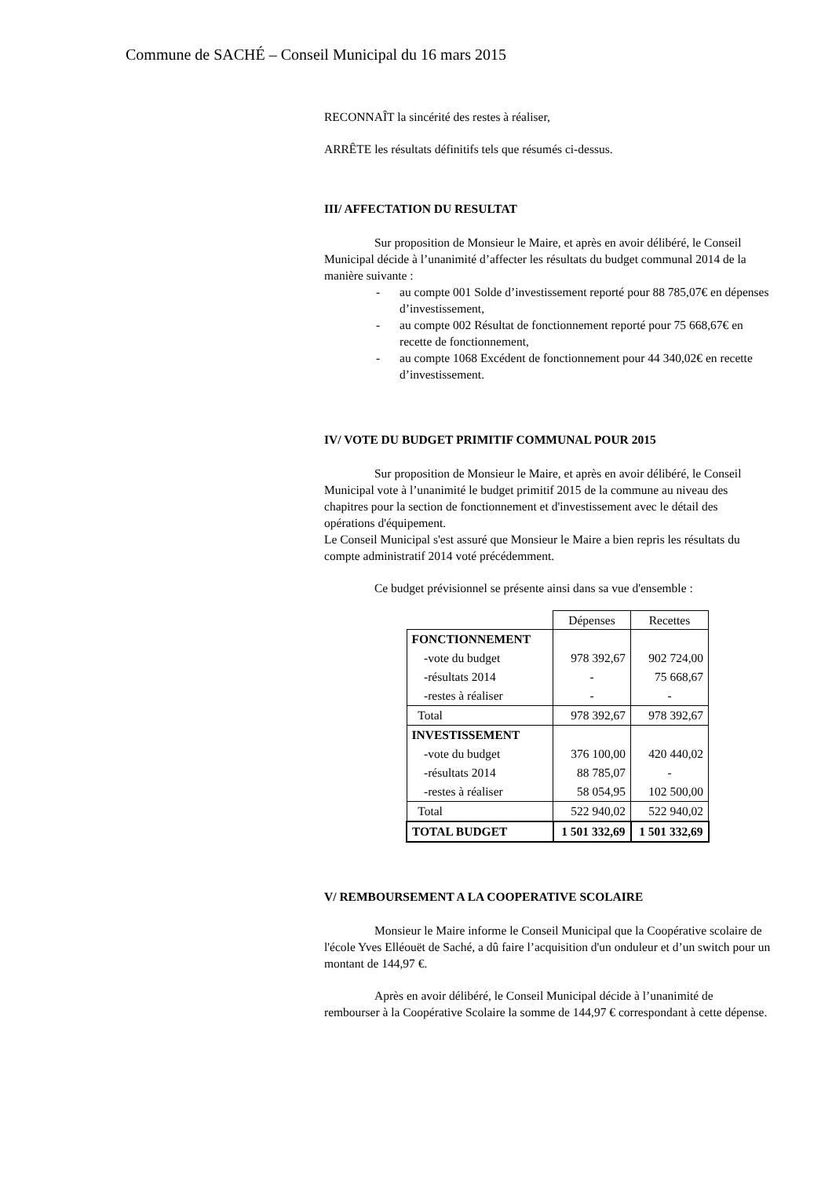Commune de SACHÉ – Conseil Municipal du 16 mars 2015
RECONNAÎT la sincérité des restes à réaliser,
ARRÊTE les résultats définitifs tels que résumés ci-dessus.
III/ AFFECTATION DU RESULTAT
Sur proposition de Monsieur le Maire, et après en avoir délibéré, le Conseil Municipal décide à l’unanimité d’affecter les résultats du budget communal 2014 de la manière suivante :
- au compte 001 Solde d’investissement reporté pour 88 785,07€ en dépenses d’investissement,
- au compte 002 Résultat de fonctionnement reporté pour 75 668,67€ en recette de fonctionnement,
- au compte 1068 Excédent de fonctionnement pour 44 340,02€ en recette d’investissement.
IV/ VOTE DU BUDGET PRIMITIF COMMUNAL POUR 2015
Sur proposition de Monsieur le Maire, et après en avoir délibéré, le Conseil Municipal vote à l’unanimité le budget primitif 2015 de la commune au niveau des chapitres pour la section de fonctionnement et d'investissement avec le détail des opérations d'équipement.
Le Conseil Municipal s'est assuré que Monsieur le Maire a bien repris les résultats du compte administratif 2014 voté précédemment.
Ce budget prévisionnel se présente ainsi dans sa vue d'ensemble :
| | Dépenses | Recettes |
| FONCTIONNEMENT | | |
| -vote du budget | 978 392,67 | 902 724,00 |
| -résultats 2014 | - | 75 668,67 |
| -restes à réaliser | - | - |
| Total | 978 392,67 | 978 392,67 |
| INVESTISSEMENT | | |
| -vote du budget | 376 100,00 | 420 440,02 |
| -résultats 2014 | 88 785,07 | - |
| -restes à réaliser | 58 054,95 | 102 500,00 |
| Total | 522 940,02 | 522 940,02 |
| TOTAL BUDGET | 1 501 332,69 | 1 501 332,69 |
V/ REMBOURSEMENT A LA COOPERATIVE SCOLAIRE
Monsieur le Maire informe le Conseil Municipal que la Coopérative scolaire de l'école Yves Elléouët de Saché, a dû faire l’acquisition d'un onduleur et d’un switch pour un montant de 144,97 €.
Après en avoir délibéré, le Conseil Municipal décide à l’unanimité de rembourser à la Coopérative Scolaire la somme de 144,97 € correspondant à cette dépense.